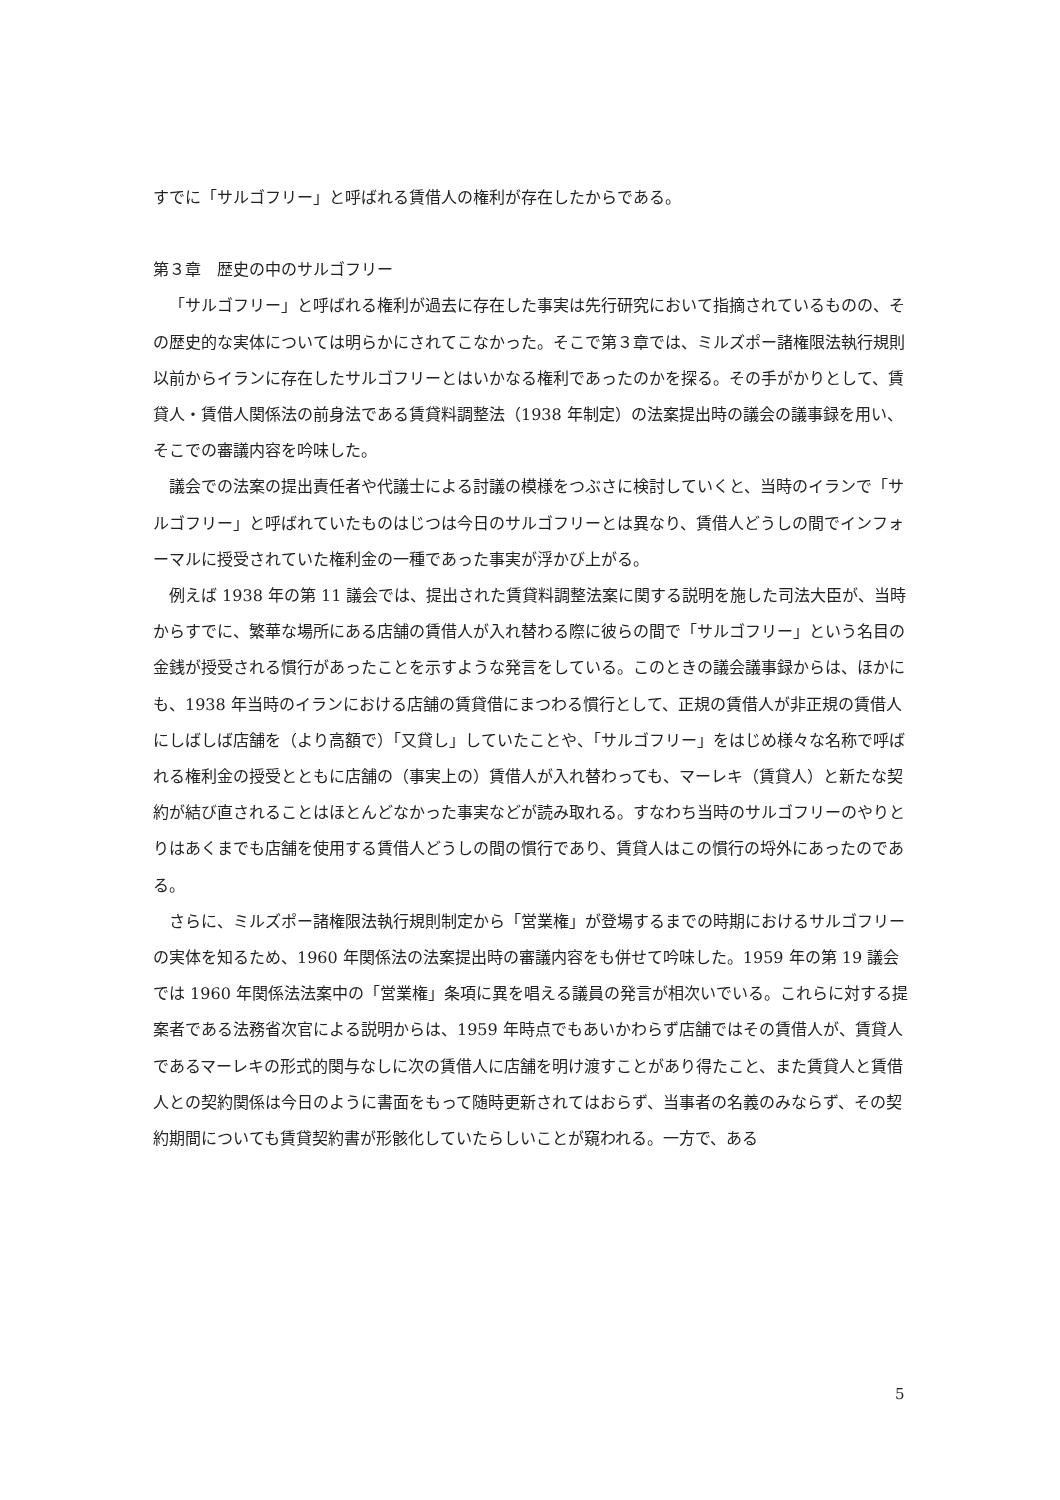すでに「サルゴフリー」と呼ばれる賃借人の権利が存在したからである。
第３章　歴史の中のサルゴフリー
「サルゴフリー」と呼ばれる権利が過去に存在した事実は先行研究において指摘されているものの、その歴史的な実体については明らかにされてこなかった。そこで第３章では、ミルズポー諸権限法執行規則以前からイランに存在したサルゴフリーとはいかなる権利であったのかを探る。その手がかりとして、賃貸人・賃借人関係法の前身法である賃貸料調整法（1938 年制定）の法案提出時の議会の議事録を用い、そこでの審議内容を吟味した。
議会での法案の提出責任者や代議士による討議の模様をつぶさに検討していくと、当時のイランで「サルゴフリー」と呼ばれていたものはじつは今日のサルゴフリーとは異なり、賃借人どうしの間でインフォーマルに授受されていた権利金の一種であった事実が浮かび上がる。
例えば 1938 年の第 11 議会では、提出された賃貸料調整法案に関する説明を施した司法大臣が、当時からすでに、繁華な場所にある店舗の賃借人が入れ替わる際に彼らの間で「サルゴフリー」という名目の金銭が授受される慣行があったことを示すような発言をしている。このときの議会議事録からは、ほかにも、1938 年当時のイランにおける店舗の賃貸借にまつわる慣行として、正規の賃借人が非正規の賃借人にしばしば店舗を（より高額で）「又貸し」していたことや、「サルゴフリー」をはじめ様々な名称で呼ばれる権利金の授受とともに店舗の（事実上の）賃借人が入れ替わっても、マーレキ（賃貸人）と新たな契約が結び直されることはほとんどなかった事実などが読み取れる。すなわち当時のサルゴフリーのやりとりはあくまでも店舗を使用する賃借人どうしの間の慣行であり、賃貸人はこの慣行の埒外にあったのである。
さらに、ミルズポー諸権限法執行規則制定から「営業権」が登場するまでの時期におけるサルゴフリーの実体を知るため、1960 年関係法の法案提出時の審議内容をも併せて吟味した。1959 年の第 19 議会では 1960 年関係法法案中の「営業権」条項に異を唱える議員の発言が相次いでいる。これらに対する提案者である法務省次官による説明からは、1959 年時点でもあいかわらず店舗ではその賃借人が、賃貸人であるマーレキの形式的関与なしに次の賃借人に店舗を明け渡すことがあり得たこと、また賃貸人と賃借人との契約関係は今日のように書面をもって随時更新されてはおらず、当事者の名義のみならず、その契約期間についても賃貸契約書が形骸化していたらしいことが窺われる。一方で、ある
5